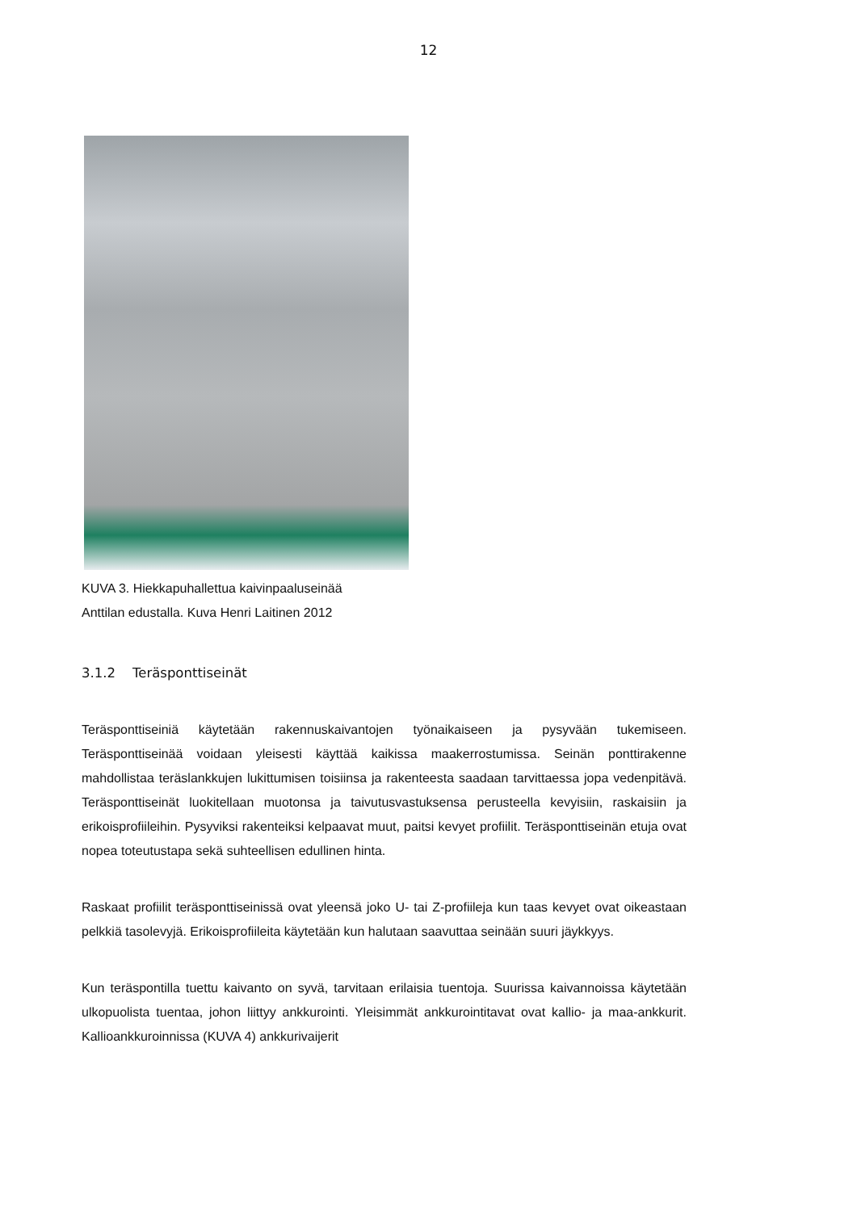12
KUVA 3. Hiekkapuhallettua kaivinpaaluseinää
Anttilan edustalla. Kuva Henri Laitinen 2012
3.1.2 Teräsponttiseinät
Teräsponttiseiniä käytetään rakennuskaivantojen työnaikaiseen ja pysyvään tukemiseen. Teräsponttiseinää voidaan yleisesti käyttää kaikissa maakerrostumissa. Seinän ponttirakenne mahdollistaa teräslankkujen lukittumisen toisiinsa ja rakenteesta saadaan tarvittaessa jopa vedenpitävä. Teräsponttiseinät luokitellaan muotonsa ja taivutusvastuksensa perusteella kevyisiin, raskaisiin ja erikoisprofiileihin. Pysyviksi rakenteiksi kelpaavat muut, paitsi kevyet profiilit. Teräsponttiseinän etuja ovat nopea toteutustapa sekä suhteellisen edullinen hinta.
Raskaat profiilit teräsponttiseinissä ovat yleensä joko U- tai Z-profiileja kun taas kevyet ovat oikeastaan pelkkiä tasolevyjä. Erikoisprofiileita käytetään kun halutaan saavuttaa seinään suuri jäykkyys.
Kun teräspontilla tuettu kaivanto on syvä, tarvitaan erilaisia tuentoja. Suurissa kaivannoissa käytetään ulkopuolista tuentaa, johon liittyy ankkurointi. Yleisimmät ankkurointitavat ovat kallio- ja maa-ankkurit. Kallioankkuroinnissa (KUVA 4) ankkurivaijerit